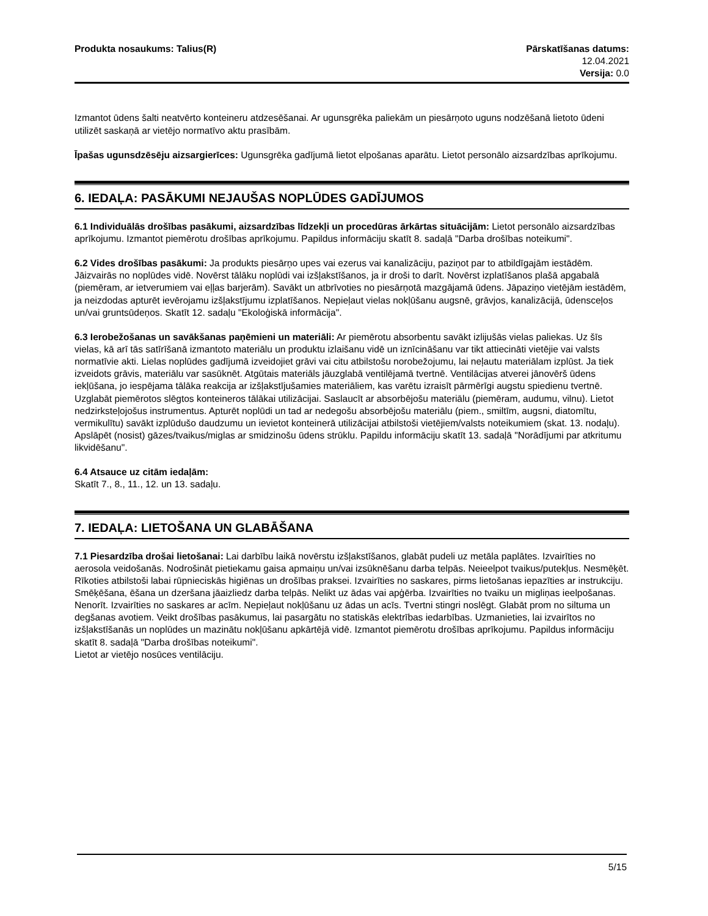Produkta nosaukums: Talius(R) Pārskatīšanas datums:
12.04.2021
Versija: 0.0
Izmantot ūdens šalti neatvērto konteineru atdzesēšanai. Ar ugunsgrēka paliekām un piesārņoto uguns nodzēšanā lietoto ūdeni utilizēt saskaņā ar vietējo normatīvo aktu prasībām.
Īpašas ugunsdzēsēju aizsargierīces: Ugunsgrēka gadījumā lietot elpošanas aparātu. Lietot personālo aizsardzības aprīkojumu.
6. IEDAĻA: PASĀKUMI NEJAUŠAS NOPLŪDES GADĪJUMOS
6.1 Individuālās drošības pasākumi, aizsardzības līdzekļi un procedūras ārkārtas situācijām: Lietot personālo aizsardzības aprīkojumu. Izmantot piemērotu drošības aprīkojumu. Papildus informāciju skatīt 8. sadaļā "Darba drošības noteikumi".
6.2 Vides drošības pasākumi: Ja produkts piesārņo upes vai ezerus vai kanalizāciju, paziņot par to atbildīgajām iestādēm. Jāizvairās no noplūdes vidē. Novērst tālāku noplūdi vai izšļakstīšanos, ja ir droši to darīt. Novērst izplatīšanos plašā apgabalā (piemēram, ar ietverumiem vai eļļas barjerām). Savākt un atbrīvoties no piesārņotā mazgājamā ūdens. Jāpaziņo vietējām iestādēm, ja neizdodas apturēt ievērojamu izšļakstījumu izplatīšanos. Nepieļaut vielas nokļūšanu augsnē, grāvjos, kanalizācijā, ūdensceļos un/vai gruntsūdeņos. Skatīt 12. sadaļu "Ekoloģiskā informācija".
6.3 Ierobežošanas un savākšanas paņēmieni un materiāli: Ar piemērotu absorbentu savākt izlijušās vielas paliekas. Uz šīs vielas, kā arī tās satīrīšanā izmantoto materiālu un produktu izlaišanu vidē un iznīcināšanu var tikt attiecināti vietējie vai valsts normatīvie akti. Lielas noplūdes gadījumā izveidojiet grāvi vai citu atbilstošu norobežojumu, lai neļautu materiālam izplūst. Ja tiek izveidots grāvis, materiālu var sasūknēt. Atgūtais materiāls jāuzglabā ventilējamā tvertnē. Ventilācijas atverei jānovērš ūdens iekļūšana, jo iespējama tālāka reakcija ar izšļakstījušamies materiāliem, kas varētu izraisīt pārmērīgi augstu spiedienu tvertnē. Uzglabāt piemērotos slēgtos konteineros tālākai utilizācijai. Saslaucīt ar absorbējošu materiālu (piemēram, audumu, vilnu). Lietot nedzirksteļojošus instrumentus. Apturēt noplūdi un tad ar nedegošu absorbējošu materiālu (piem., smiltīm, augsni, diatomītu, vermikulītu) savākt izplūdušo daudzumu un ievietot konteinerā utilizācijai atbilstoši vietējiem/valsts noteikumiem (skat. 13. nodaļu). Apslāpēt (nosist) gāzes/tvaikus/miglas ar smidzinošu ūdens strūklu. Papildu informāciju skatīt 13. sadaļā "Norādījumi par atkritumu likvidēšanu".
6.4 Atsauce uz citām iedaļām:
Skatīt 7., 8., 11., 12. un 13. sadaļu.
7. IEDAĻA: LIETOŠANA UN GLABĀŠANA
7.1 Piesardzība drošai lietošanai: Lai darbību laikā novērstu izšļakstīšanos, glabāt pudeli uz metāla paplātes. Izvairīties no aerosola veidošanās. Nodrošināt pietiekamu gaisa apmaiņu un/vai izsūknēšanu darba telpās. Neieelpot tvaikus/putekļus. Nesmēķēt. Rīkoties atbilstoši labai rūpnieciskās higiēnas un drošības praksei. Izvairīties no saskares, pirms lietošanas iepazīties ar instrukciju. Smēķēšana, ēšana un dzeršana jāaizliedz darba telpās. Nelikt uz ādas vai apģērba. Izvairīties no tvaiku un migliņas ieelpošanas. Nenorīt. Izvairīties no saskares ar acīm. Nepieļaut nokļūšanu uz ādas un acīs. Tvertni stingri noslēgt. Glabāt prom no siltuma un degšanas avotiem. Veikt drošības pasākumus, lai pasargātu no statiskās elektrības iedarbības. Uzmanieties, lai izvairītos no izšļakstīšanās un noplūdes un mazinātu nokļūšanu apkārtējā vidē. Izmantot piemērotu drošības aprīkojumu. Papildus informāciju skatīt 8. sadaļā "Darba drošības noteikumi".
Lietot ar vietējo nosūces ventilāciju.
5/15